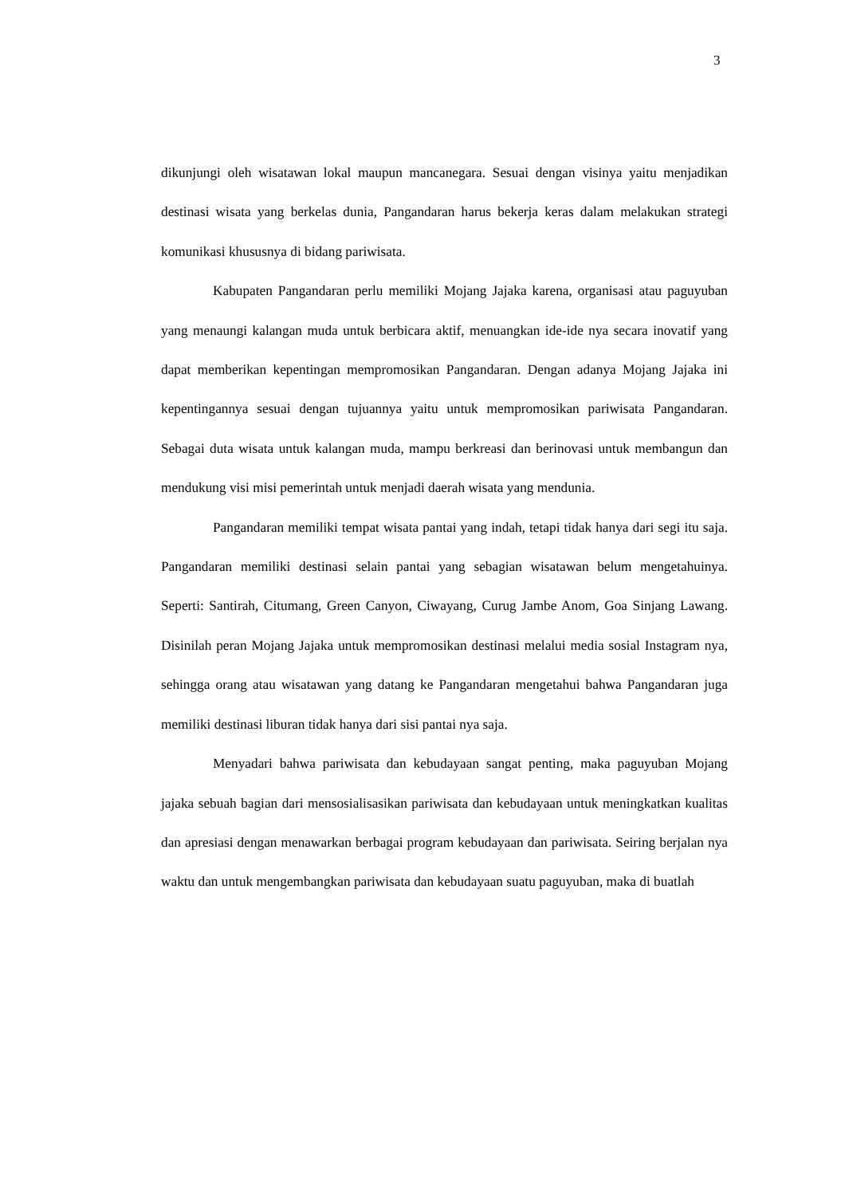3
dikunjungi oleh wisatawan lokal maupun mancanegara. Sesuai dengan visinya yaitu menjadikan destinasi wisata yang berkelas dunia, Pangandaran harus bekerja keras dalam melakukan strategi komunikasi khususnya di bidang pariwisata.
Kabupaten Pangandaran perlu memiliki Mojang Jajaka karena, organisasi atau paguyuban yang menaungi kalangan muda untuk berbicara aktif, menuangkan ide-ide nya secara inovatif yang dapat memberikan kepentingan mempromosikan Pangandaran. Dengan adanya Mojang Jajaka ini kepentingannya sesuai dengan tujuannya yaitu untuk mempromosikan pariwisata Pangandaran. Sebagai duta wisata untuk kalangan muda, mampu berkreasi dan berinovasi untuk membangun dan mendukung visi misi pemerintah untuk menjadi daerah wisata yang mendunia.
Pangandaran memiliki tempat wisata pantai yang indah, tetapi tidak hanya dari segi itu saja. Pangandaran memiliki destinasi selain pantai yang sebagian wisatawan belum mengetahuinya. Seperti: Santirah, Citumang, Green Canyon, Ciwayang, Curug Jambe Anom, Goa Sinjang Lawang. Disinilah peran Mojang Jajaka untuk mempromosikan destinasi melalui media sosial Instagram nya, sehingga orang atau wisatawan yang datang ke Pangandaran mengetahui bahwa Pangandaran juga memiliki destinasi liburan tidak hanya dari sisi pantai nya saja.
Menyadari bahwa pariwisata dan kebudayaan sangat penting, maka paguyuban Mojang jajaka sebuah bagian dari mensosialisasikan pariwisata dan kebudayaan untuk meningkatkan kualitas dan apresiasi dengan menawarkan berbagai program kebudayaan dan pariwisata. Seiring berjalan nya waktu dan untuk mengembangkan pariwisata dan kebudayaan suatu paguyuban, maka di buatlah